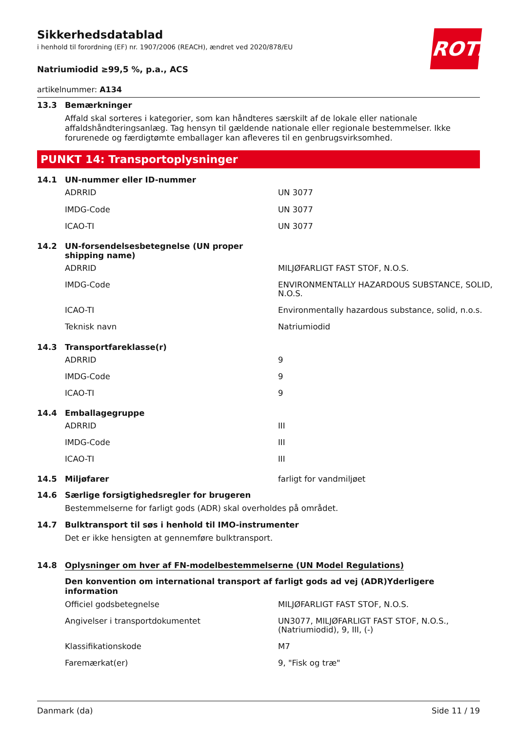ROTH
Sikkerhedsdatablad
i henhold til forordning (EF) nr. 1907/2006 (REACH), ændret ved 2020/878/EU
Natriumiodid ≥99,5 %, p.a., ACS
artikelnummer: A134
13.3 Bemærkninger
Affald skal sorteres i kategorier, som kan håndteres særskilt af de lokale eller nationale affaldshåndteringsanlæg. Tag hensyn til gældende nationale eller regionale bestemmelser. Ikke forurenede og færdigtømte emballager kan afleveres til en genbrugsvirksomhed.
PUNKT 14: Transportoplysninger
14.1 UN-nummer eller ID-nummer
| ADRRID | UN 3077 |
| IMDG-Code | UN 3077 |
| ICAO-TI | UN 3077 |
14.2 UN-forsendelsesbetegnelse (UN proper
shipping name)
| ADRRID | MILJØFARLIGT FAST STOF, N.O.S. |
| IMDG-Code | ENVIRONMENTALLY HAZARDOUS SUBSTANCE, SOLID, N.O.S. |
| ICAO-TI | Environmentally hazardous substance, solid, n.o.s. |
| Teknisk navn | Natriumiodid |
14.3 Transportfareklasse(r)
| ADRRID | 9 |
| IMDG-Code | 9 |
| ICAO-TI | 9 |
14.4 Emballagegruppe
| ADRRID | III |
| IMDG-Code | III |
| ICAO-TI | III |
14.5 Miljøfarer farligt for vandmiljøet
14.6 Særlige forsigtighedsregler for brugeren
Bestemmelserne for farligt gods (ADR) skal overholdes på området.
14.7 Bulktransport til søs i henhold til IMO-instrumenter
Det er ikke hensigten at gennemføre bulktransport.
14.8 Oplysninger om hver af FN-modelbestemmelserne (UN Model Regulations)
Den konvention om international transport af farligt gods ad vej (ADR)Yderligere information
| Officiel godsbetegnelse | MILJØFARLIGT FAST STOF, N.O.S. |
| Angivelser i transportdokumentet | UN3077, MILJØFARLIGT FAST STOF, N.O.S., (Natriumiodid), 9, III, (-) |
| Klassifikationskode | M7 |
| Faremærkat(er) | 9, "Fisk og træ" |
Danmark (da) Side 11 / 19